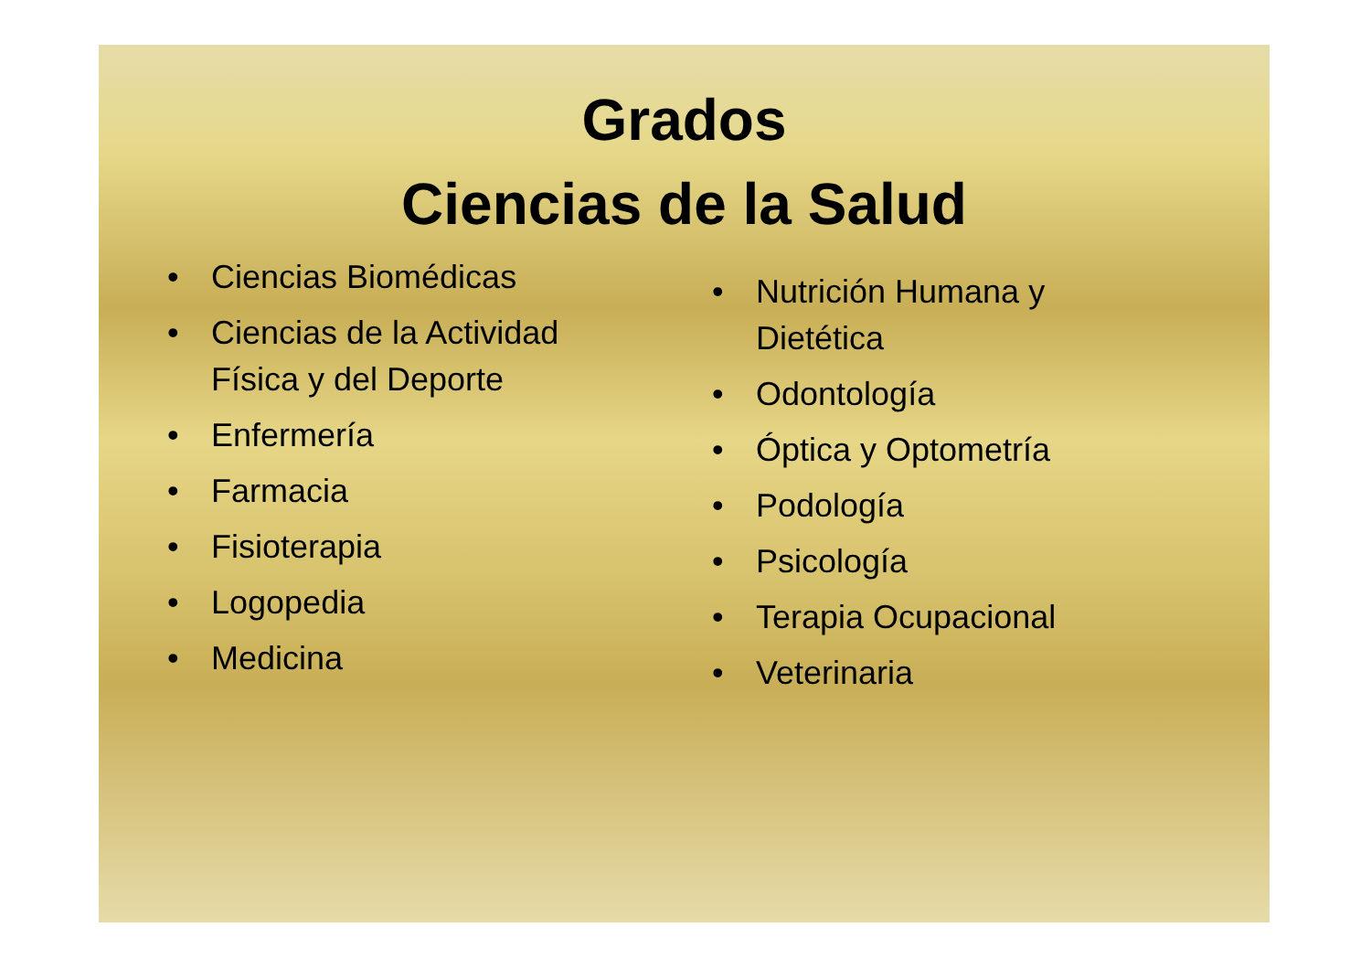Grados
Ciencias de la Salud
• Ciencias Biomédicas
• Ciencias de la Actividad Física y del Deporte
• Enfermería
• Farmacia
• Fisioterapia
• Logopedia
• Medicina
• Nutrición Humana y
Dietética
• Odontología
• Óptica y Optometría
• Podología
• Psicología
• Terapia Ocupacional
• Veterinaria